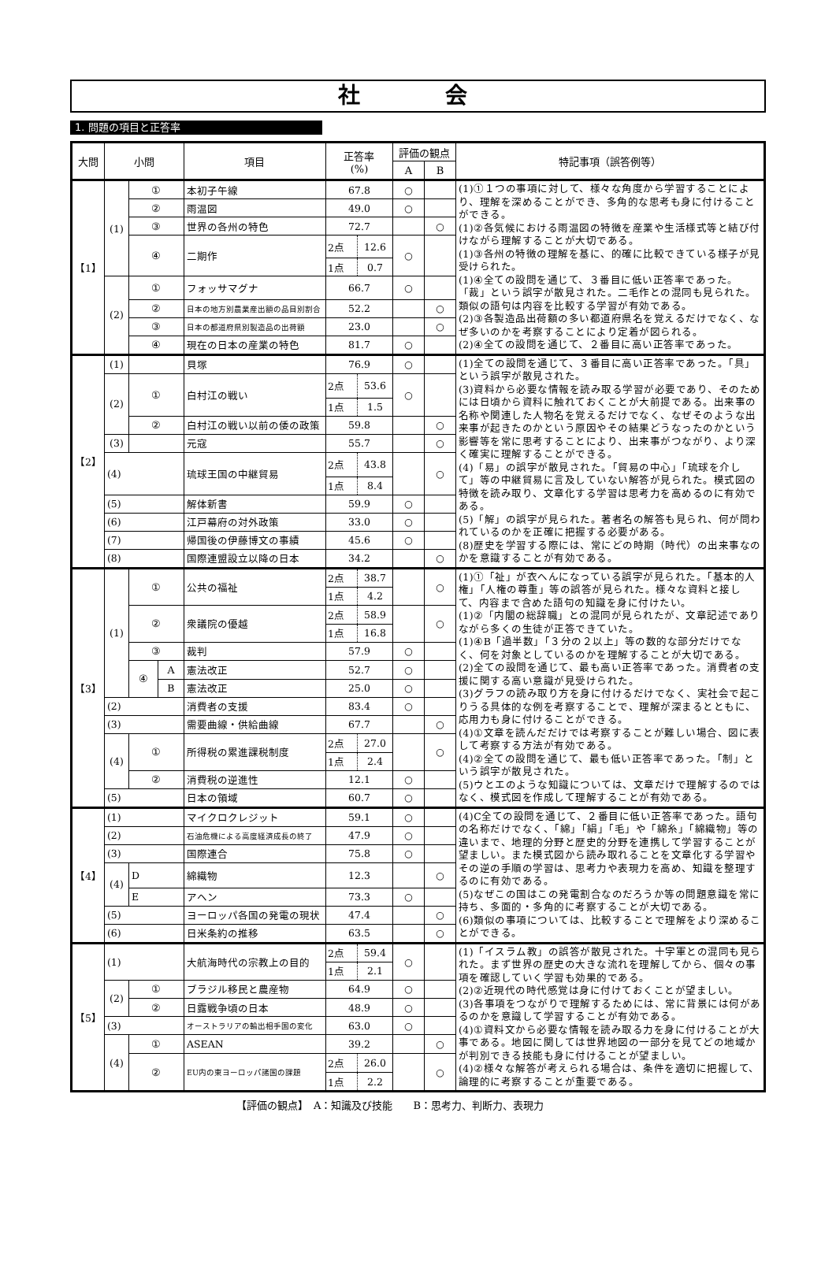社　会
1. 問題の項目と正答率
| 大問 | 小問 | | | 項目 | 正答率 (%) | | 評価の観点 | | 特記事項（誤答例等） |
| --- | --- | --- | --- | --- | --- | --- | --- | --- | --- |
| | | | | | | | A | B | |
| 【1】 | (1) | ① | | 本初子午線 | 67.8 | | ○ | | (1)①１つの事項に対して、様々な角度から学習することにより、理解を深めることができ、多角的な思考も身に付けることができる。 (1)②各気候における雨温図の特徴を産業や生活様式等と結び付けながら理解することが大切である。 (1)③各州の特徴の理解を基に、的確に比較できている様子が見受けられた。 (1)④全ての設問を通じて、３番目に低い正答率であった。「裁」という誤字が散見された。二毛作との混同も見られた。類似の語句は内容を比較する学習が有効である。 (2)③各製造品出荷額の多い都道府県名を覚えるだけでなく、なぜ多いのかを考察することにより定着が図られる。 (2)④全ての設問を通じて、２番目に高い正答率であった。 |
| | | ② | | 雨温図 | 49.0 | | ○ | | |
| | | ③ | | 世界の各州の特色 | 72.7 | | | ○ | |
| | | ④ | | 二期作 | 2点 | 12.6 | ○ | | |
| | | | | | 1点 | 0.7 | | | |
| | (2) | ① | | フォッサマグナ | 66.7 | | ○ | | |
| | | ② | | 日本の地方別農業産出額の品目別割合 | 52.2 | | | ○ | |
| | | ③ | | 日本の都道府県別製造品の出荷額 | 23.0 | | | ○ | |
| | | ④ | | 現在の日本の産業の特色 | 81.7 | | ○ | | |
| 【2】 | (1) | | | 貝塚 | 76.9 | | ○ | | (1)全ての設問を通じて、３番目に高い正答率であった。「具」という誤字が散見された。 (3)資料から必要な情報を読み取る学習が必要であり、そのためには日頃から資料に触れておくことが大前提である。出来事の名称や関連した人物名を覚えるだけでなく、なぜそのような出来事が起きたのかという原因やその結果どうなったのかという影響等を常に思考することにより、出来事がつながり、より深く確実に理解することができる。 (4)「易」の誤字が散見された。「貿易の中心」「琉球を介して」等の中継貿易に言及していない解答が見られた。模式図の特徴を読み取り、文章化する学習は思考力を高めるのに有効である。 (5)「解」の誤字が見られた。著者名の解答も見られ、何が問われているのかを正確に把握する必要がある。 (8)歴史を学習する際には、常にどの時期（時代）の出来事なのかを意識することが有効である。 |
| | (2) | ① | | 白村江の戦い | 2点 | 53.6 | ○ | | |
| | | | | | 1点 | 1.5 | | | |
| | | ② | | 白村江の戦い以前の倭の政策 | 59.8 | | | ○ | |
| | (3) | | | 元寇 | 55.7 | | | ○ | |
| | (4) | | | 琉球王国の中継貿易 | 2点 | 43.8 | | ○ | |
| | | | | | 1点 | 8.4 | | | |
| | (5) | | | 解体新書 | 59.9 | | ○ | | |
| | (6) | | | 江戸幕府の対外政策 | 33.0 | | ○ | | |
| | (7) | | | 帰国後の伊藤博文の事績 | 45.6 | | ○ | | |
| | (8) | | | 国際連盟設立以降の日本 | 34.2 | | | ○ | |
| 【3】 | (1) | ① | | 公共の福祉 | 2点 | 38.7 | | ○ | (1)①「祉」が衣へんになっている誤字が見られた。「基本的人権」「人権の尊重」等の誤答が見られた。様々な資料と接して、内容まで含めた語句の知識を身に付けたい。 (1)②「内閣の総辞職」との混同が見られたが、文章記述でありながら多くの生徒が正答できていた。 (1)④B「過半数」「３分の２以上」等の数的な部分だけでなく、何を対象としているのかを理解することが大切である。 (2)全ての設問を通じて、最も高い正答率であった。消費者の支援に関する高い意識が見受けられた。 (3)グラフの読み取り方を身に付けるだけでなく、実社会で起こりうる具体的な例を考察することで、理解が深まるとともに、応用力も身に付けることができる。 (4)①文章を読んだだけでは考察することが難しい場合、図に表して考察する方法が有効である。 (4)②全ての設問を通じて、最も低い正答率であった。「制」という誤字が散見された。 (5)ウとエのような知識については、文章だけで理解するのではなく、模式図を作成して理解することが有効である。 |
| | | | | | 1点 | 4.2 | | | |
| | | ② | | 衆議院の優越 | 2点 | 58.9 | | ○ | |
| | | | | | 1点 | 16.8 | | | |
| | | ③ | | 裁判 | 57.9 | | ○ | | |
| | | ④ | A | 憲法改正 | 52.7 | | ○ | | |
| | | | B | 憲法改正 | 25.0 | | ○ | | |
| | (2) | | | 消費者の支援 | 83.4 | | ○ | | |
| | (3) | | | 需要曲線・供給曲線 | 67.7 | | | ○ | |
| | (4) | ① | | 所得税の累進課税制度 | 2点 | 27.0 | | ○ | |
| | | | | | 1点 | 2.4 | | | |
| | | ② | | 消費税の逆進性 | 12.1 | | ○ | | |
| | (5) | | | 日本の領域 | 60.7 | | ○ | | |
| 【4】 | (1) | | | マイクロクレジット | 59.1 | | ○ | | (4)C全ての設問を通じて、２番目に低い正答率であった。語句の名称だけでなく、「綿」「絹」「毛」や「綿糸」「綿織物」等の違いまで、地理的分野と歴史的分野を連携して学習することが望ましい。また模式図から読み取れることを文章化する学習やその逆の手順の学習は、思考力や表現力を高め、知識を整理するのに有効である。 (5)なぜこの国はこの発電割合なのだろうか等の問題意識を常に持ち、多面的・多角的に考察することが大切である。 (6)類似の事項については、比較することで理解をより深めることができる。 |
| | (2) | | | 石油危機による高度経済成長の終了 | 47.9 | | ○ | | |
| | (3) | | | 国際連合 | 75.8 | | ○ | | |
| | (4) | D | | 綿織物 | 12.3 | | | ○ | |
| | | E | | アヘン | 73.3 | | ○ | | |
| | (5) | | | ヨーロッパ各国の発電の現状 | 47.4 | | | ○ | |
| | (6) | | | 日米条約の推移 | 63.5 | | | ○ | |
| 【5】 | (1) | | | 大航海時代の宗教上の目的 | 2点 | 59.4 | ○ | | (1)「イスラム教」の誤答が散見された。十字軍との混同も見られた。まず世界の歴史の大きな流れを理解してから、個々の事項を確認していく学習も効果的である。 (2)②近現代の時代感覚は身に付けておくことが望ましい。 (3)各事項をつながりで理解するためには、常に背景には何があるのかを意識して学習することが有効である。 (4)①資料文から必要な情報を読み取る力を身に付けることが大事である。地図に関しては世界地図の一部分を見てどの地域かが判別できる技能も身に付けることが望ましい。 (4)②様々な解答が考えられる場合は、条件を適切に把握して、論理的に考察することが重要である。 |
| | | | | | 1点 | 2.1 | | | |
| | (2) | ① | | ブラジル移民と農産物 | 64.9 | | ○ | | |
| | | ② | | 日露戦争頃の日本 | 48.9 | | ○ | | |
| | (3) | | | オーストラリアの輸出相手国の変化 | 63.0 | | ○ | | |
| | (4) | ① | | ASEAN | 39.2 | | | ○ | |
| | | ② | | EU内の東ヨーロッパ諸国の課題 | 2点 | 26.0 | | ○ | |
| | | | | | 1点 | 2.2 | | | |
【評価の観点】　A：知識及び技能　　B：思考力、判断力、表現力